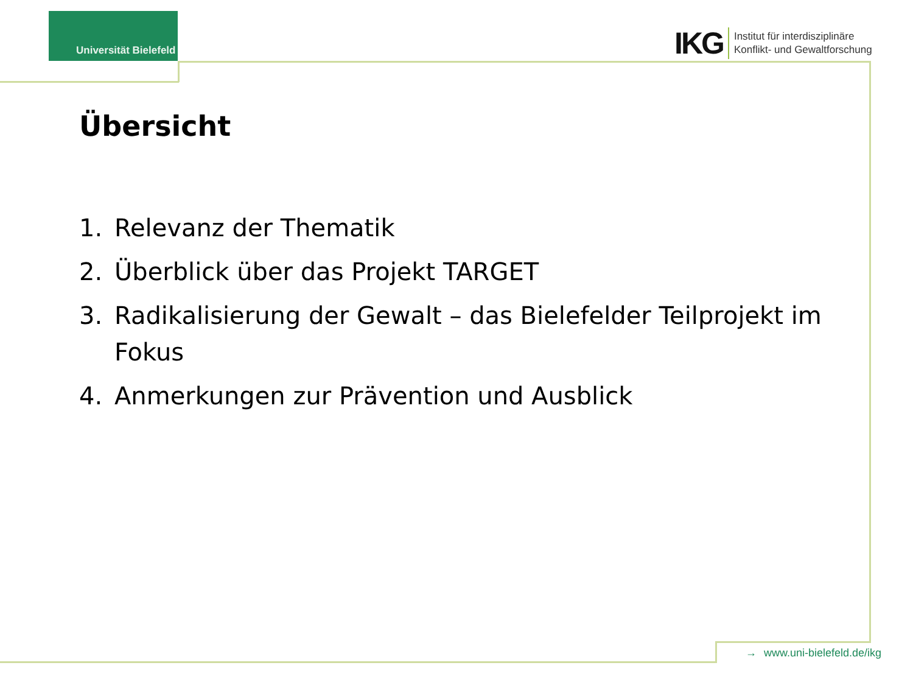Universität Bielefeld
IKG
Institut für interdisziplinäre
Konflikt- und Gewaltforschung
Übersicht
1. Relevanz der Thematik
2. Überblick über das Projekt TARGET
3. Radikalisierung der Gewalt – das Bielefelder Teilprojekt im Fokus
4. Anmerkungen zur Prävention und Ausblick
→ www.uni-bielefeld.de/ikg